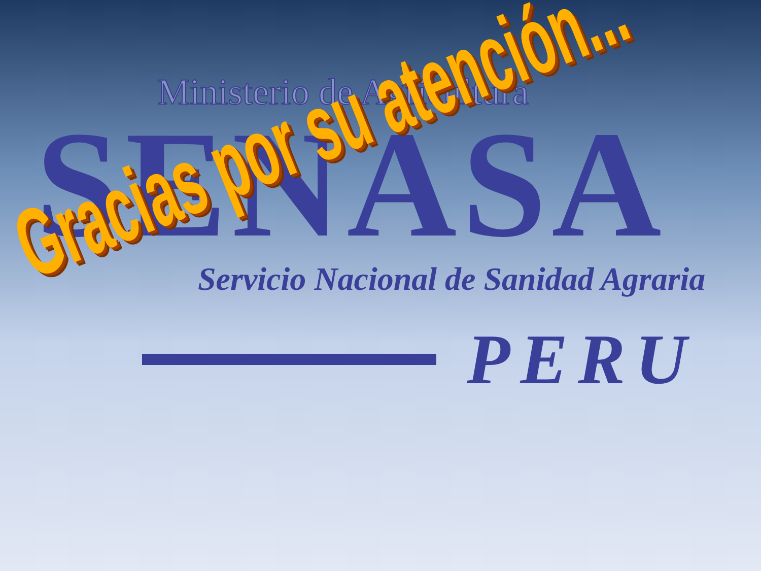Ministerio de Agricultura
SENASA
Servicio Nacional de Sanidad Agraria
PERU
Gracias por su atención...